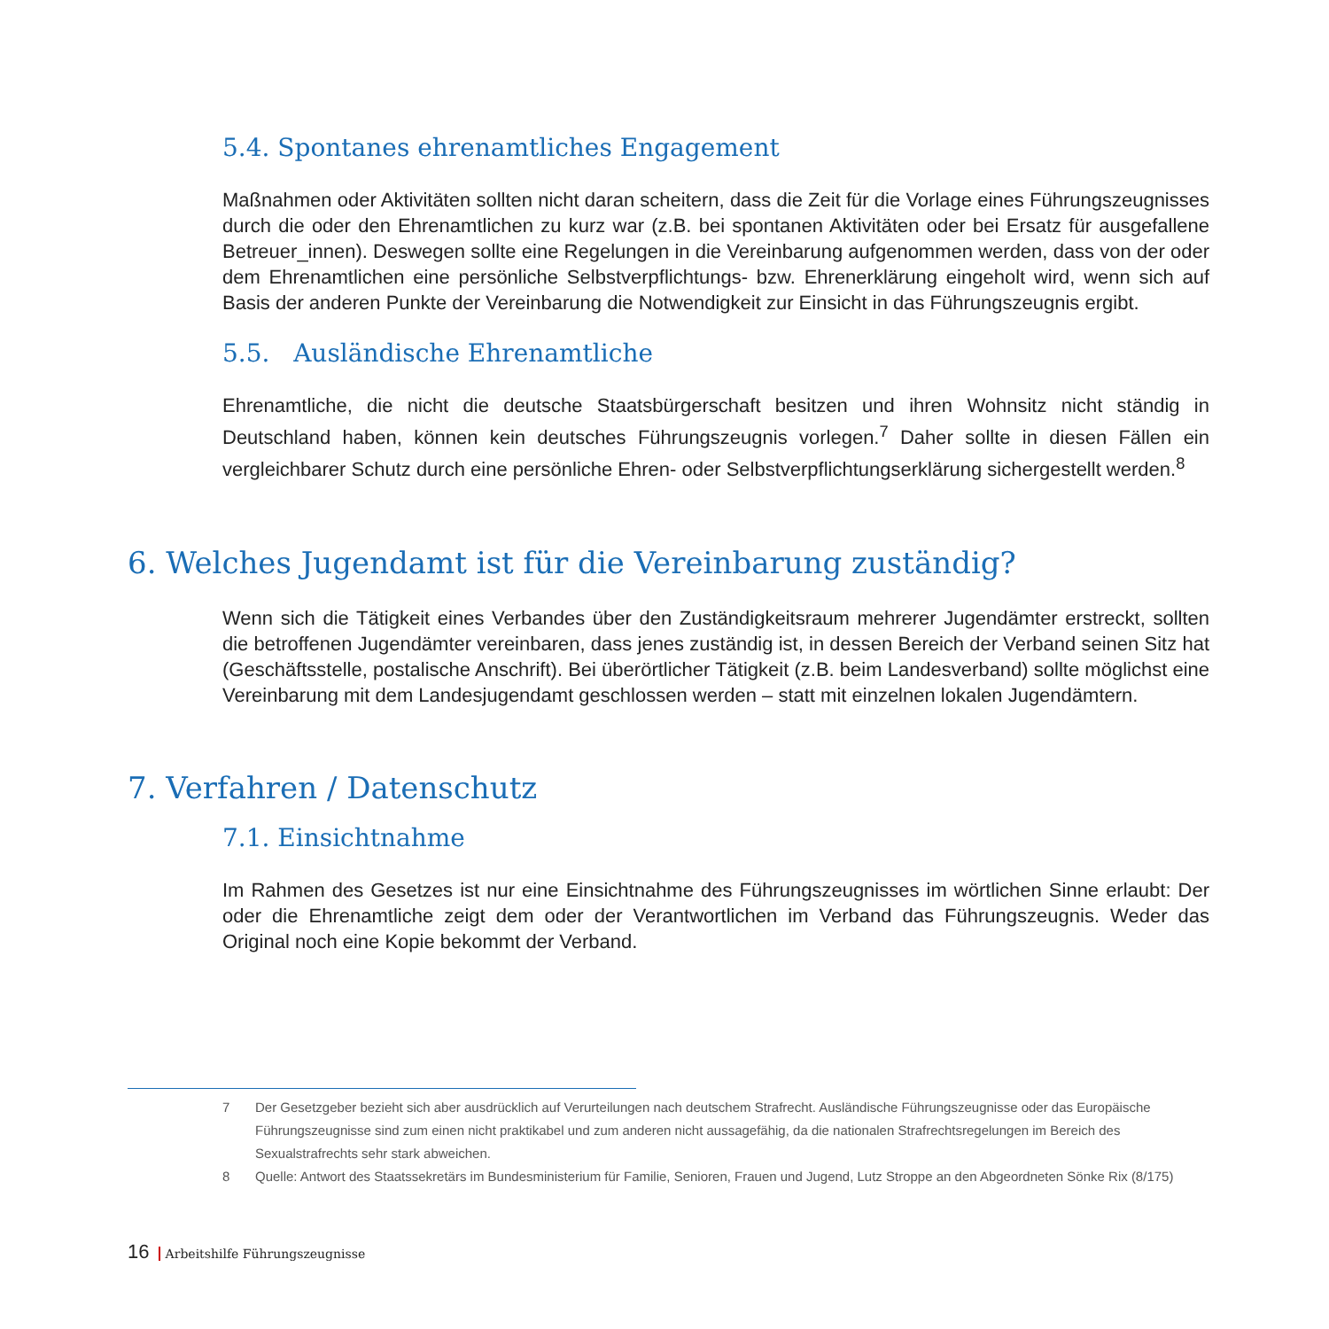5.4. Spontanes ehrenamtliches Engagement
Maßnahmen oder Aktivitäten sollten nicht daran scheitern, dass die Zeit für die Vorlage eines Führungszeugnisses durch die oder den Ehrenamtlichen zu kurz war (z.B. bei spontanen Aktivitäten oder bei Ersatz für ausgefallene Betreuer_innen). Deswegen sollte eine Regelungen in die Vereinbarung aufgenommen werden, dass von der oder dem Ehrenamtlichen eine persönliche Selbstverpflichtungs- bzw. Ehrenerklärung eingeholt wird, wenn sich auf Basis der anderen Punkte der Vereinbarung die Notwendigkeit zur Einsicht in das Führungszeugnis ergibt.
5.5. Ausländische Ehrenamtliche
Ehrenamtliche, die nicht die deutsche Staatsbürgerschaft besitzen und ihren Wohnsitz nicht ständig in Deutschland haben, können kein deutsches Führungszeugnis vorlegen.<sup>7</sup> Daher sollte in diesen Fällen ein vergleichbarer Schutz durch eine persönliche Ehren- oder Selbstverpflichtungserklärung sichergestellt werden.<sup>8</sup>
6. Welches Jugendamt ist für die Vereinbarung zuständig?
Wenn sich die Tätigkeit eines Verbandes über den Zuständigkeitsraum mehrerer Jugendämter erstreckt, sollten die betroffenen Jugendämter vereinbaren, dass jenes zuständig ist, in dessen Bereich der Verband seinen Sitz hat (Geschäftsstelle, postalische Anschrift). Bei überörtlicher Tätigkeit (z.B. beim Landesverband) sollte möglichst eine Vereinbarung mit dem Landesjugendamt geschlossen werden – statt mit einzelnen lokalen Jugendämtern.
7. Verfahren / Datenschutz
7.1. Einsichtnahme
Im Rahmen des Gesetzes ist nur eine Einsichtnahme des Führungszeugnisses im wörtlichen Sinne erlaubt: Der oder die Ehrenamtliche zeigt dem oder der Verantwortlichen im Verband das Führungszeugnis. Weder das Original noch eine Kopie bekommt der Verband.
7 Der Gesetzgeber bezieht sich aber ausdrücklich auf Verurteilungen nach deutschem Strafrecht. Ausländische Führungszeugnisse oder das Europäische Führungszeugnisse sind zum einen nicht praktikabel und zum anderen nicht aussagefähig, da die nationalen Strafrechtsregelungen im Bereich des Sexualstrafrechts sehr stark abweichen.
8 Quelle: Antwort des Staatssekretärs im Bundesministerium für Familie, Senioren, Frauen und Jugend, Lutz Stroppe an den Abgeordneten Sönke Rix (8/175)
16 Arbeitshilfe Führungszeugnisse